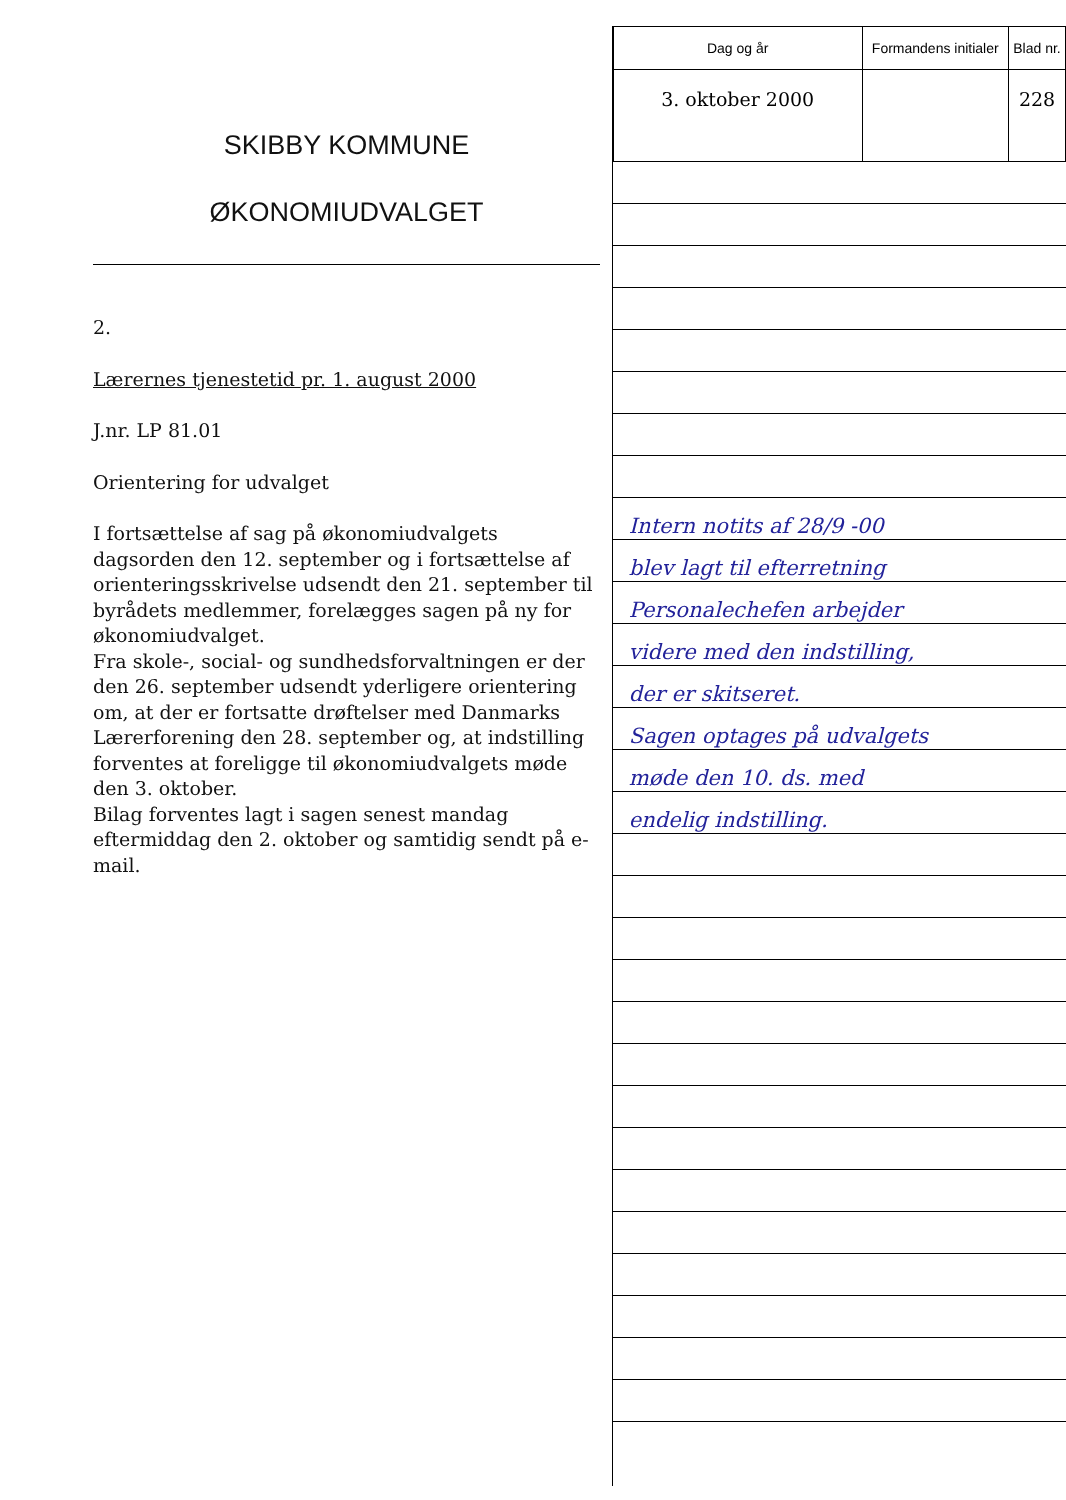SKIBBY KOMMUNE
ØKONOMIUDVALGET
2.
Lærernes tjenestetid pr. 1. august 2000
J.nr. LP 81.01
Orientering for udvalget
I fortsættelse af sag på økonomiudvalgets dagsorden den 12. september og i fortsættelse af orienteringsskrivelse udsendt den 21. september til byrådets medlemmer, forelægges sagen på ny for økonomiudvalget.
Fra skole-, social- og sundhedsforvaltningen er der den 26. september udsendt yderligere orientering om, at der er fortsatte drøftelser med Danmarks Lærerforening den 28. september og, at indstilling forventes at foreligge til økonomiudvalgets møde den 3. oktober.
Bilag forventes lagt i sagen senest mandag eftermiddag den 2. oktober og samtidig sendt på e-mail.
| Dag og år | Formandens initialer | Blad nr. |
| 3. oktober 2000 | | 228 |
Intern notits af 28/9 -00
blev lagt til efterretning
Personalechefen arbejder
videre med den indstilling,
der er skitseret.
Sagen optages på udvalgets
møde den 10. ds. med
endelig indstilling.